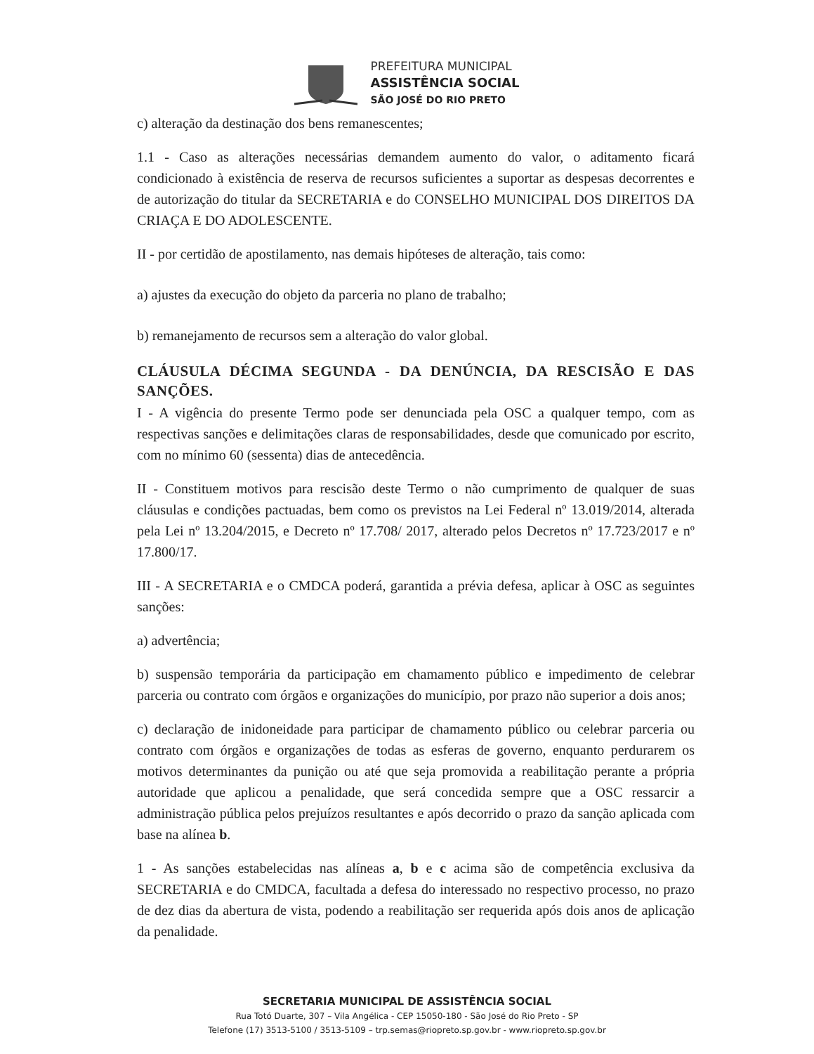PREFEITURA MUNICIPAL
ASSISTÊNCIA SOCIAL
SÃO JOSÉ DO RIO PRETO
c) alteração da destinação dos bens remanescentes;
1.1 - Caso as alterações necessárias demandem aumento do valor, o aditamento ficará condicionado à existência de reserva de recursos suficientes a suportar as despesas decorrentes e de autorização do titular da SECRETARIA e do CONSELHO MUNICIPAL DOS DIREITOS DA CRIAÇA E DO ADOLESCENTE.
II - por certidão de apostilamento, nas demais hipóteses de alteração, tais como:
a) ajustes da execução do objeto da parceria no plano de trabalho;
b) remanejamento de recursos sem a alteração do valor global.
CLÁUSULA DÉCIMA SEGUNDA - DA DENÚNCIA, DA RESCISÃO E DAS SANÇÕES.
I - A vigência do presente Termo pode ser denunciada pela OSC a qualquer tempo, com as respectivas sanções e delimitações claras de responsabilidades, desde que comunicado por escrito, com no mínimo 60 (sessenta) dias de antecedência.
II - Constituem motivos para rescisão deste Termo o não cumprimento de qualquer de suas cláusulas e condições pactuadas, bem como os previstos na Lei Federal nº 13.019/2014, alterada pela Lei nº 13.204/2015, e Decreto nº 17.708/ 2017, alterado pelos Decretos nº 17.723/2017 e nº 17.800/17.
III - A SECRETARIA e o CMDCA poderá, garantida a prévia defesa, aplicar à OSC as seguintes sanções:
a) advertência;
b) suspensão temporária da participação em chamamento público e impedimento de celebrar parceria ou contrato com órgãos e organizações do município, por prazo não superior a dois anos;
c) declaração de inidoneidade para participar de chamamento público ou celebrar parceria ou contrato com órgãos e organizações de todas as esferas de governo, enquanto perdurarem os motivos determinantes da punição ou até que seja promovida a reabilitação perante a própria autoridade que aplicou a penalidade, que será concedida sempre que a OSC ressarcir a administração pública pelos prejuízos resultantes e após decorrido o prazo da sanção aplicada com base na alínea b.
1 - As sanções estabelecidas nas alíneas a, b e c acima são de competência exclusiva da SECRETARIA e do CMDCA, facultada a defesa do interessado no respectivo processo, no prazo de dez dias da abertura de vista, podendo a reabilitação ser requerida após dois anos de aplicação da penalidade.
SECRETARIA MUNICIPAL DE ASSISTÊNCIA SOCIAL
Rua Totó Duarte, 307 – Vila Angélica - CEP 15050-180 - São José do Rio Preto - SP
Telefone (17) 3513-5100 / 3513-5109 – trp.semas@riopreto.sp.gov.br - www.riopreto.sp.gov.br